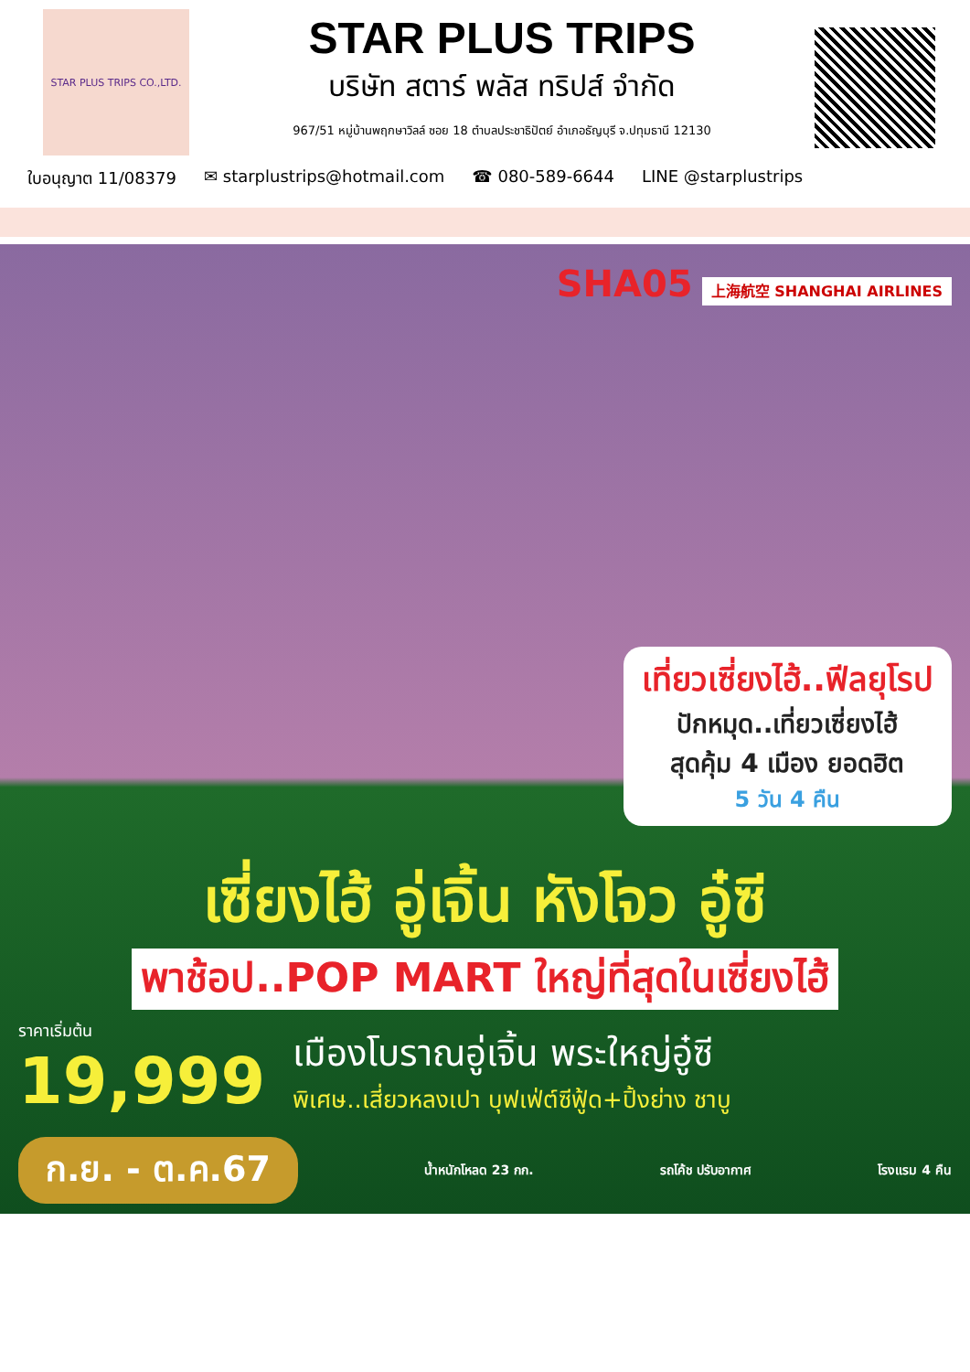STAR PLUS TRIPS CO.,LTD.
STAR PLUS TRIPS
บริษัท สตาร์ พลัส ทริปส์ จำกัด
967/51 หมู่บ้านพฤกษาวิลล์ ซอย 18 ตำบลประชาธิปัตย์ อำเภอธัญบุรี จ.ปทุมธานี 12130
ใบอนุญาต 11/08379 ✉ starplustrips@hotmail.com ☎ 080-589-6644 LINE @starplustrips
SHA05 上海航空 SHANGHAI AIRLINES
เที่ยวเซี่ยงไฮ้..ฟีลยุโรป
ปักหมุด..เที่ยวเซี่ยงไฮ้
สุดคุ้ม 4 เมือง ยอดฮิต
5 วัน 4 คืน
เซี่ยงไฮ้ อู่เจิ้น หังโจว อู๋ซี
พาช้อป..POP MART ใหญ่ที่สุดในเซี่ยงไฮ้
ราคาเริ่มต้น
19,999
เมืองโบราณอู่เจิ้น พระใหญ่อู๋ซี
พิเศษ..เสี่ยวหลงเปา บุฟเฟ่ต์ซีฟู้ด+ปิ้งย่าง ชาบู
ก.ย. - ต.ค.67 น้ำหนักโหลด 23 กก. รถโค้ช ปรับอากาศ โรงแรม 4 คืน